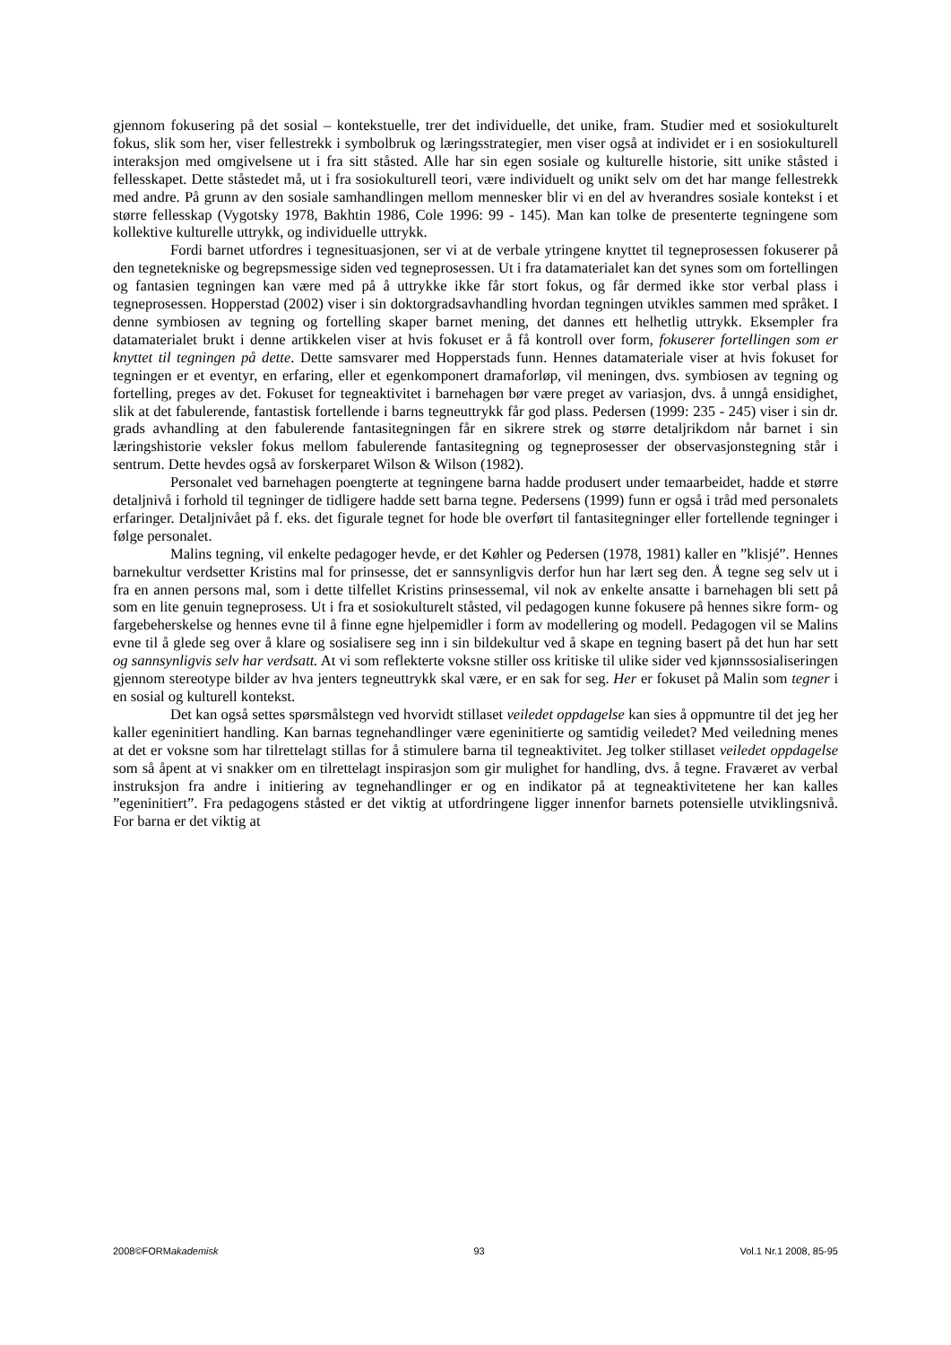gjennom fokusering på det sosial – kontekstuelle, trer det individuelle, det unike, fram. Studier med et sosiokulturelt fokus, slik som her, viser fellestrekk i symbolbruk og læringsstrategier, men viser også at individet er i en sosiokulturell interaksjon med omgivelsene ut i fra sitt ståsted. Alle har sin egen sosiale og kulturelle historie, sitt unike ståsted i fellesskapet. Dette ståstedet må, ut i fra sosiokulturell teori, være individuelt og unikt selv om det har mange fellestrekk med andre. På grunn av den sosiale samhandlingen mellom mennesker blir vi en del av hverandres sosiale kontekst i et større fellesskap (Vygotsky 1978, Bakhtin 1986, Cole 1996: 99 - 145). Man kan tolke de presenterte tegningene som kollektive kulturelle uttrykk, og individuelle uttrykk.
Fordi barnet utfordres i tegnesituasjonen, ser vi at de verbale ytringene knyttet til tegneprosessen fokuserer på den tegnetekniske og begrepsmessige siden ved tegneprosessen. Ut i fra datamaterialet kan det synes som om fortellingen og fantasien tegningen kan være med på å uttrykke ikke får stort fokus, og får dermed ikke stor verbal plass i tegneprosessen. Hopperstad (2002) viser i sin doktorgradsavhandling hvordan tegningen utvikles sammen med språket. I denne symbiosen av tegning og fortelling skaper barnet mening, det dannes ett helhetlig uttrykk. Eksempler fra datamaterialet brukt i denne artikkelen viser at hvis fokuset er å få kontroll over form, fokuserer fortellingen som er knyttet til tegningen på dette. Dette samsvarer med Hopperstads funn. Hennes datamateriale viser at hvis fokuset for tegningen er et eventyr, en erfaring, eller et egenkomponert dramaforløp, vil meningen, dvs. symbiosen av tegning og fortelling, preges av det. Fokuset for tegneaktivitet i barnehagen bør være preget av variasjon, dvs. å unngå ensidighet, slik at det fabulerende, fantastisk fortellende i barns tegneuttrykk får god plass. Pedersen (1999: 235 - 245) viser i sin dr. grads avhandling at den fabulerende fantasitegningen får en sikrere strek og større detaljrikdom når barnet i sin læringshistorie veksler fokus mellom fabulerende fantasitegning og tegneprosesser der observasjonstegning står i sentrum. Dette hevdes også av forskerparet Wilson & Wilson (1982).
Personalet ved barnehagen poengterte at tegningene barna hadde produsert under temaarbeidet, hadde et større detaljnivå i forhold til tegninger de tidligere hadde sett barna tegne. Pedersens (1999) funn er også i tråd med personalets erfaringer. Detaljnivået på f. eks. det figurale tegnet for hode ble overført til fantasitegninger eller fortellende tegninger i følge personalet.
Malins tegning, vil enkelte pedagoger hevde, er det Køhler og Pedersen (1978, 1981) kaller en ”klisjé”. Hennes barnekultur verdsetter Kristins mal for prinsesse, det er sannsynligvis derfor hun har lært seg den. Å tegne seg selv ut i fra en annen persons mal, som i dette tilfellet Kristins prinsessemal, vil nok av enkelte ansatte i barnehagen bli sett på som en lite genuin tegneprosess. Ut i fra et sosiokulturelt ståsted, vil pedagogen kunne fokusere på hennes sikre form- og fargebeherskelse og hennes evne til å finne egne hjelpemidler i form av modellering og modell. Pedagogen vil se Malins evne til å glede seg over å klare og sosialisere seg inn i sin bildekultur ved å skape en tegning basert på det hun har sett og sannsynligvis selv har verdsatt. At vi som reflekterte voksne stiller oss kritiske til ulike sider ved kjønnssosialiseringen gjennom stereotype bilder av hva jenters tegneuttrykk skal være, er en sak for seg. Her er fokuset på Malin som tegner i en sosial og kulturell kontekst.
Det kan også settes spørsmålstegn ved hvorvidt stillaset veiledet oppdagelse kan sies å oppmuntre til det jeg her kaller egeninitiert handling. Kan barnas tegnehandlinger være egeninitierte og samtidig veiledet? Med veiledning menes at det er voksne som har tilrettelagt stillas for å stimulere barna til tegneaktivitet. Jeg tolker stillaset veiledet oppdagelse som så åpent at vi snakker om en tilrettelagt inspirasjon som gir mulighet for handling, dvs. å tegne. Fraværet av verbal instruksjon fra andre i initiering av tegnehandlinger er og en indikator på at tegneaktivitetene her kan kalles ”egeninitiert”. Fra pedagogens ståsted er det viktig at utfordringene ligger innenfor barnets potensielle utviklingsnivå. For barna er det viktig at
2008©FORMakademisk 93 Vol.1 Nr.1 2008, 85-95